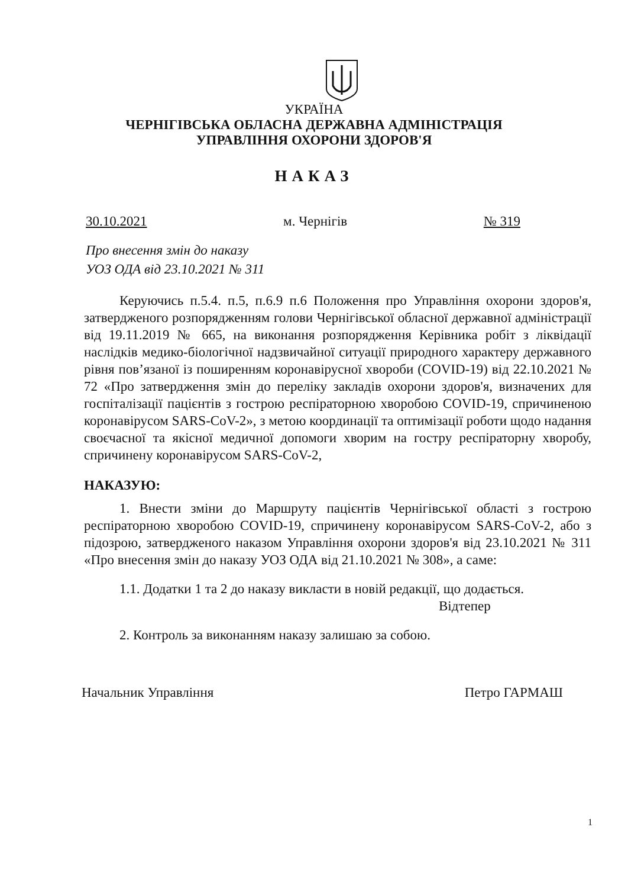УКРАЇНА
ЧЕРНІГІВСЬКА ОБЛАСНА ДЕРЖАВНА АДМІНІСТРАЦІЯ
УПРАВЛІННЯ ОХОРОНИ ЗДОРОВ'Я
НАКАЗ
30.10.2021 м. Чернігів № 319
Про внесення змін до наказу
УОЗ ОДА від 23.10.2021 № 311
Керуючись п.5.4. п.5, п.6.9 п.6 Положення про Управління охорони здоров'я, затвердженого розпорядженням голови Чернігівської обласної державної адміністрації від 19.11.2019 № 665, на виконання розпорядження Керівника робіт з ліквідації наслідків медико-біологічної надзвичайної ситуації природного характеру державного рівня пов’язаної із поширенням коронавірусної хвороби (COVID-19) від 22.10.2021 № 72 «Про затвердження змін до переліку закладів охорони здоров'я, визначених для госпіталізації пацієнтів з гострою респіраторною хворобою COVID-19, спричиненою коронавірусом SARS-CoV-2», з метою координації та оптимізації роботи щодо надання своєчасної та якісної медичної допомоги хворим на гостру респіраторну хворобу, спричинену коронавірусом SARS-CoV-2,
НАКАЗУЮ:
1. Внести зміни до Маршруту пацієнтів Чернігівської області з гострою респіраторною хворобою COVID-19, спричинену коронавірусом SARS-CoV-2, або з підозрою, затвердженого наказом Управління охорони здоров'я від 23.10.2021 № 311 «Про внесення змін до наказу УОЗ ОДА від 21.10.2021 № 308», а саме:
1.1. Додатки 1 та 2 до наказу викласти в новій редакції, що додається.
Відтепер
2. Контроль за виконанням наказу залишаю за собою.
Начальник Управління Петро ГАРМАШ
1